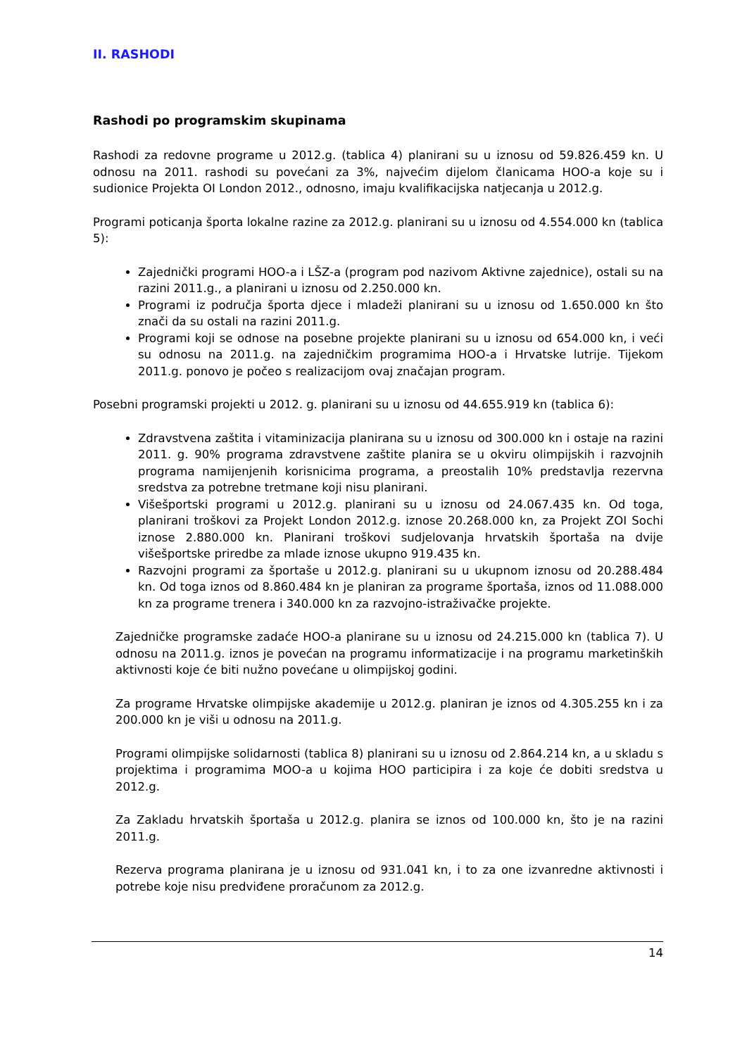II. RASHODI
Rashodi po programskim skupinama
Rashodi za redovne programe u 2012.g. (tablica 4) planirani su u iznosu od 59.826.459 kn. U odnosu na 2011. rashodi su povećani za 3%, najvećim dijelom članicama HOO-a koje su i sudionice Projekta OI London 2012., odnosno, imaju kvalifikacijska natjecanja u 2012.g.
Programi poticanja športa lokalne razine za 2012.g. planirani su u iznosu od 4.554.000 kn (tablica 5):
Zajednički programi HOO-a i LŠZ-a (program pod nazivom Aktivne zajednice), ostali su na razini 2011.g., a planirani u iznosu od 2.250.000 kn.
Programi iz područja športa djece i mladeži planirani su u iznosu od 1.650.000 kn što znači da su ostali na razini 2011.g.
Programi koji se odnose na posebne projekte planirani su u iznosu od 654.000 kn, i veći su odnosu na 2011.g. na zajedničkim programima HOO-a i Hrvatske lutrije. Tijekom 2011.g. ponovo je počeo s realizacijom ovaj značajan program.
Posebni programski projekti u 2012. g. planirani su u iznosu od 44.655.919 kn (tablica 6):
Zdravstvena zaštita i vitaminizacija planirana su u iznosu od 300.000 kn i ostaje na razini 2011. g. 90% programa zdravstvene zaštite planira se u okviru olimpijskih i razvojnih programa namijenjenih korisnicima programa, a preostalih 10% predstavlja rezervna sredstva za potrebne tretmane koji nisu planirani.
Višešportski programi u 2012.g. planirani su u iznosu od 24.067.435 kn. Od toga, planirani troškovi za Projekt London 2012.g. iznose 20.268.000 kn, za Projekt ZOI Sochi iznose 2.880.000 kn. Planirani troškovi sudjelovanja hrvatskih športaša na dvije višešportske priredbe za mlade iznose ukupno 919.435 kn.
Razvojni programi za športaše u 2012.g. planirani su u ukupnom iznosu od 20.288.484 kn. Od toga iznos od 8.860.484 kn je planiran za programe športaša, iznos od 11.088.000 kn za programe trenera i 340.000 kn za razvojno-istraživačke projekte.
Zajedničke programske zadaće HOO-a planirane su u iznosu od 24.215.000 kn (tablica 7). U odnosu na 2011.g. iznos je povećan na programu informatizacije i na programu marketinških aktivnosti koje će biti nužno povećane u olimpijskoj godini.
Za programe Hrvatske olimpijske akademije u 2012.g. planiran je iznos od 4.305.255 kn i za 200.000 kn je viši u odnosu na 2011.g.
Programi olimpijske solidarnosti (tablica 8) planirani su u iznosu od 2.864.214 kn, a u skladu s projektima i programima MOO-a u kojima HOO participira i za koje će dobiti sredstva u 2012.g.
Za Zakladu hrvatskih športaša u 2012.g. planira se iznos od 100.000 kn, što je na razini 2011.g.
Rezerva programa planirana je u iznosu od 931.041 kn, i to za one izvanredne aktivnosti i potrebe koje nisu predviđene proračunom za 2012.g.
14